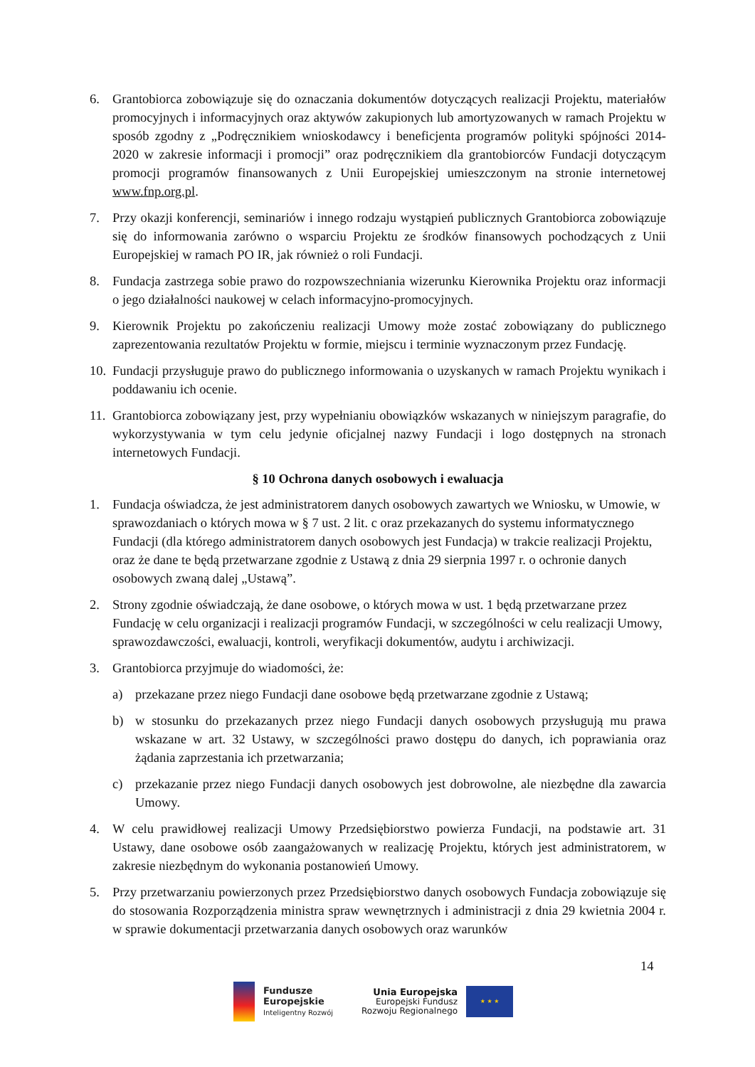6. Grantobiorca zobowiązuje się do oznaczania dokumentów dotyczących realizacji Projektu, materiałów promocyjnych i informacyjnych oraz aktywów zakupionych lub amortyzowanych w ramach Projektu w sposób zgodny z „Podręcznikiem wnioskodawcy i beneficjenta programów polityki spójności 2014-2020 w zakresie informacji i promocji” oraz podręcznikiem dla grantobiorców Fundacji dotyczącym promocji programów finansowanych z Unii Europejskiej umieszczonym na stronie internetowej www.fnp.org.pl.
7. Przy okazji konferencji, seminariów i innego rodzaju wystąpień publicznych Grantobiorca zobowiązuje się do informowania zarówno o wsparciu Projektu ze środków finansowych pochodzących z Unii Europejskiej w ramach PO IR, jak również o roli Fundacji.
8. Fundacja zastrzega sobie prawo do rozpowszechniania wizerunku Kierownika Projektu oraz informacji o jego działalności naukowej w celach informacyjno-promocyjnych.
9. Kierownik Projektu po zakończeniu realizacji Umowy może zostać zobowiązany do publicznego zaprezentowania rezultatów Projektu w formie, miejscu i terminie wyznaczonym przez Fundację.
10.
Fundacji przysługuje prawo do publicznego informowania o uzyskanych w ramach Projektu wynikach i poddawaniu ich ocenie.
11.
Grantobiorca zobowiązany jest, przy wypełnianiu obowiązków wskazanych w niniejszym paragrafie, do wykorzystywania w tym celu jedynie oficjalnej nazwy Fundacji i logo dostępnych na stronach internetowych Fundacji.
§ 10 Ochrona danych osobowych i ewaluacja
1. Fundacja oświadcza, że jest administratorem danych osobowych zawartych we Wniosku, w Umowie, w sprawozdaniach o których mowa w § 7 ust. 2 lit. c oraz przekazanych do systemu informatycznego Fundacji (dla którego administratorem danych osobowych jest Fundacja) w trakcie realizacji Projektu, oraz że dane te będą przetwarzane zgodnie z Ustawą z dnia 29 sierpnia 1997 r. o ochronie danych osobowych zwaną dalej „Ustawą”.
2. Strony zgodnie oświadczają, że dane osobowe, o których mowa w ust. 1 będą przetwarzane przez Fundację w celu organizacji i realizacji programów Fundacji, w szczególności w celu realizacji Umowy, sprawozdawczości, ewaluacji, kontroli, weryfikacji dokumentów, audytu i archiwizacji.
3. Grantobiorca przyjmuje do wiadomości, że:
a) przekazane przez niego Fundacji dane osobowe będą przetwarzane zgodnie z Ustawą;
b) w stosunku do przekazanych przez niego Fundacji danych osobowych przysługują mu prawa wskazane w art. 32 Ustawy, w szczególności prawo dostępu do danych, ich poprawiania oraz żądania zaprzestania ich przetwarzania;
c) przekazanie przez niego Fundacji danych osobowych jest dobrowolne, ale niezbędne dla zawarcia Umowy.
4. W celu prawidłowej realizacji Umowy Przedsiębiorstwo powierza Fundacji, na podstawie art. 31 Ustawy, dane osobowe osób zaangażowanych w realizację Projektu, których jest administratorem, w zakresie niezbędnym do wykonania postanowień Umowy.
5. Przy przetwarzaniu powierzonych przez Przedsiębiorstwo danych osobowych Fundacja zobowiązuje się do stosowania Rozporządzenia ministra spraw wewnętrznych i administracji z dnia 29 kwietnia 2004 r. w sprawie dokumentacji przetwarzania danych osobowych oraz warunków
14
Fundusze
Europejskie
Inteligentny Rozwój
Unia Europejska
Europejski Fundusz
Rozwoju Regionalnego
★ ★ ★